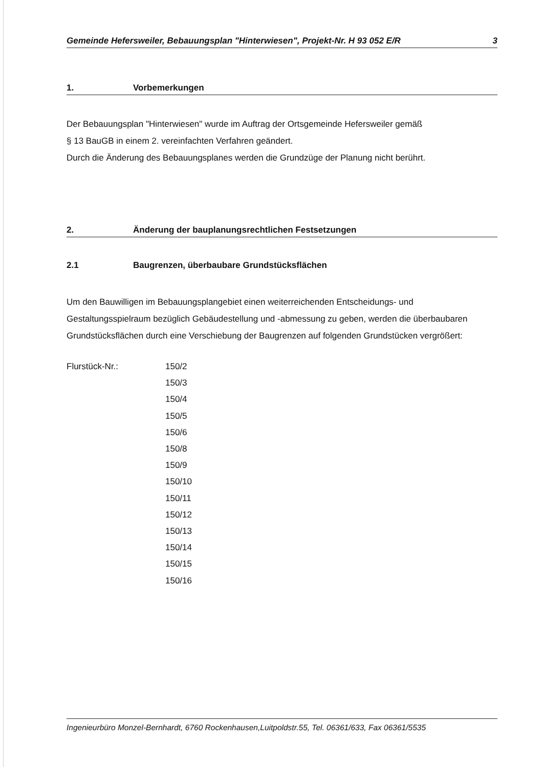Gemeinde Hefersweiler, Bebauungsplan "Hinterwiesen", Projekt-Nr. H 93 052 E/R 3
1. Vorbemerkungen
Der Bebauungsplan "Hinterwiesen" wurde im Auftrag der Ortsgemeinde Hefersweiler gemäß
§ 13 BauGB in einem 2. vereinfachten Verfahren geändert.
Durch die Änderung des Bebauungsplanes werden die Grundzüge der Planung nicht berührt.
2. Änderung der bauplanungsrechtlichen Festsetzungen
2.1 Baugrenzen, überbaubare Grundstücksflächen
Um den Bauwilligen im Bebauungsplangebiet einen weiterreichenden Entscheidungs- und Gestaltungsspielraum bezüglich Gebäudestellung und -abmessung zu geben, werden die überbaubaren Grundstücksflächen durch eine Verschiebung der Baugrenzen auf folgenden Grundstücken vergrößert:
Flurstück-Nr.: 150/2
150/3
150/4
150/5
150/6
150/8
150/9
150/10
150/11
150/12
150/13
150/14
150/15
150/16
Ingenieurbüro Monzel-Bernhardt, 6760 Rockenhausen,Luitpoldstr.55, Tel. 06361/633, Fax 06361/5535